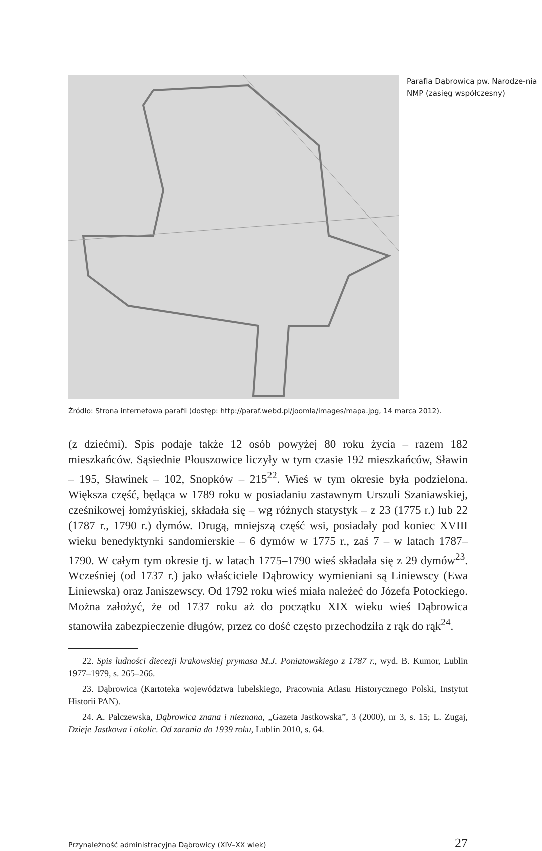Parafia Dąbrowica pw. Narodze-nia NMP (zasięg współczesny)
Źródło: Strona internetowa parafii (dostęp: http://paraf.webd.pl/joomla/images/mapa.jpg, 14 marca 2012).
(z dziećmi). Spis podaje także 12 osób powyżej 80 roku życia – razem 182 mieszkańców. Sąsiednie Płouszowice liczyły w tym czasie 192 mieszkańców, Sławin – 195, Sławinek – 102, Snopków – 215<sup>22</sup>. Wieś w tym okresie była podzielona. Większa część, będąca w 1789 roku w posiadaniu zastawnym Urszuli Szaniawskiej, cześnikowej łomżyńskiej, składała się – wg różnych statystyk – z 23 (1775 r.) lub 22 (1787 r., 1790 r.) dymów. Drugą, mniejszą część wsi, posiadały pod koniec XVIII wieku benedyktynki sandomierskie – 6 dymów w 1775 r., zaś 7 – w latach 1787–1790. W całym tym okresie tj. w latach 1775–1790 wieś składała się z 29 dymów<sup>23</sup>. Wcześniej (od 1737 r.) jako właściciele Dąbrowicy wymieniani są Liniewscy (Ewa Liniewska) oraz Janiszewscy. Od 1792 roku wieś miała należeć do Józefa Potockiego. Można założyć, że od 1737 roku aż do początku XIX wieku wieś Dąbrowica stanowiła zabezpieczenie długów, przez co dość często przechodziła z rąk do rąk<sup>24</sup>.
22. Spis ludności diecezji krakowskiej prymasa M.J. Poniatowskiego z 1787 r., wyd. B. Kumor, Lublin 1977–1979, s. 265–266.
23. Dąbrowica (Kartoteka województwa lubelskiego, Pracownia Atlasu Historycznego Polski, Instytut Historii PAN).
24. A. Palczewska, Dąbrowica znana i nieznana, „Gazeta Jastkowska”, 3 (2000), nr 3, s. 15; L. Zugaj, Dzieje Jastkowa i okolic. Od zarania do 1939 roku, Lublin 2010, s. 64.
Przynależność administracyjna Dąbrowicy (XIV–XX wiek) 27